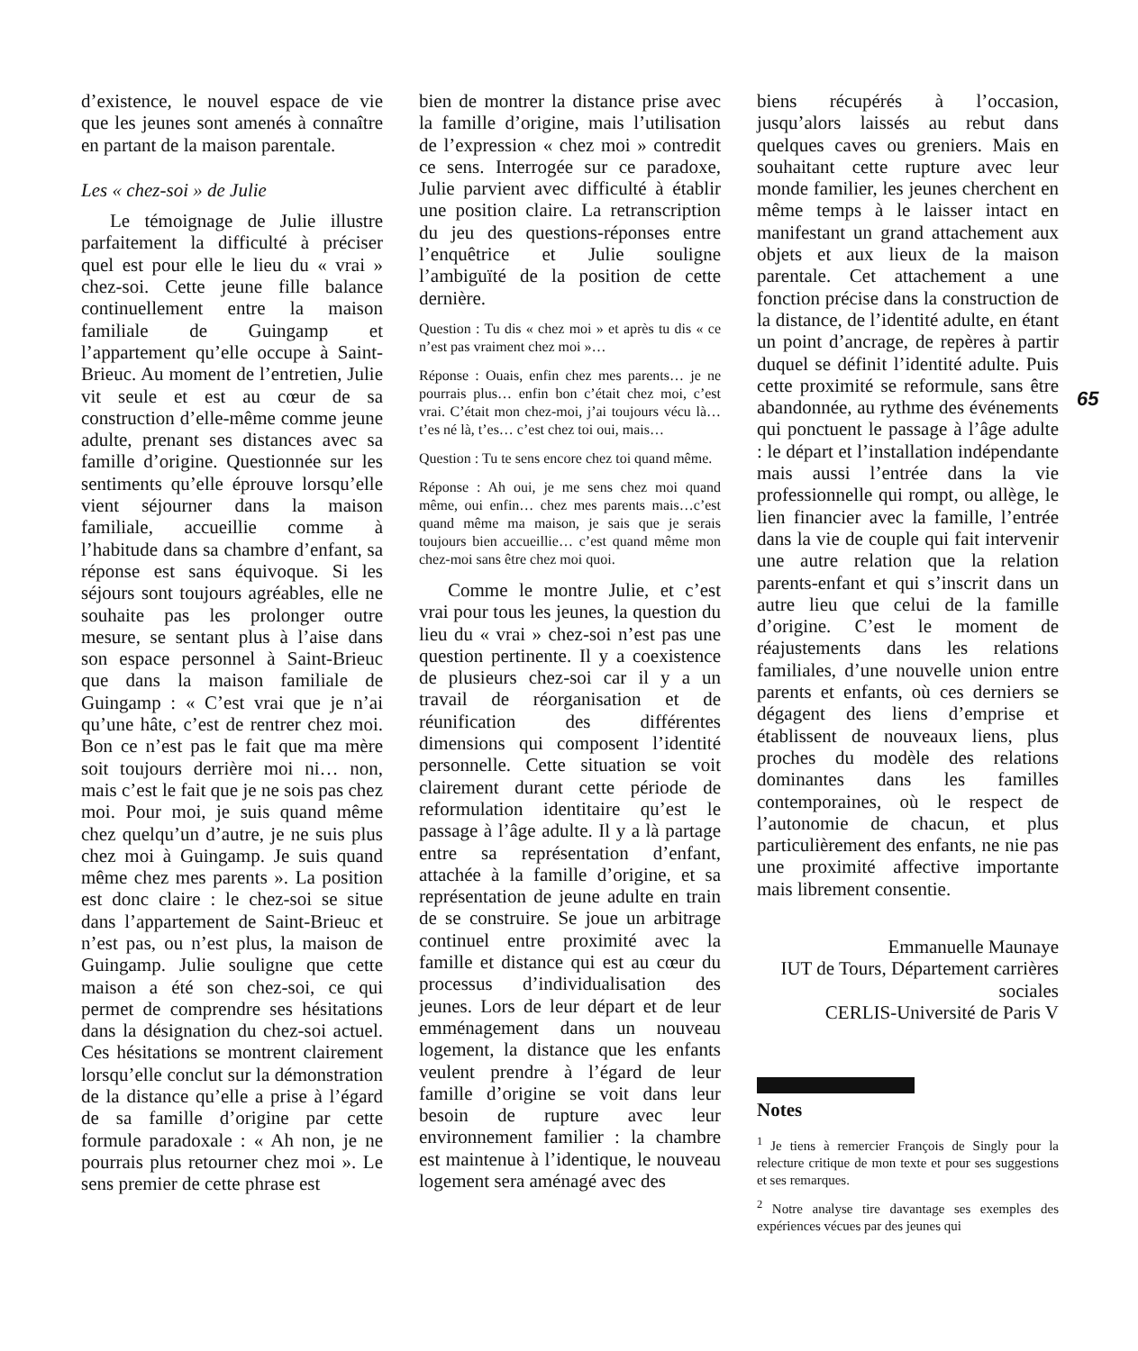d’existence, le nouvel espace de vie que les jeunes sont amenés à connaître en partant de la maison parentale.
Les « chez-soi » de Julie
Le témoignage de Julie illustre parfaitement la difficulté à préciser quel est pour elle le lieu du « vrai » chez-soi. Cette jeune fille balance continuellement entre la maison familiale de Guingamp et l’appartement qu’elle occupe à Saint-Brieuc. Au moment de l’entretien, Julie vit seule et est au cœur de sa construction d’elle-même comme jeune adulte, prenant ses distances avec sa famille d’origine. Questionnée sur les sentiments qu’elle éprouve lorsqu’elle vient séjourner dans la maison familiale, accueillie comme à l’habitude dans sa chambre d’enfant, sa réponse est sans équivoque. Si les séjours sont toujours agréables, elle ne souhaite pas les prolonger outre mesure, se sentant plus à l’aise dans son espace personnel à Saint-Brieuc que dans la maison familiale de Guingamp : « C’est vrai que je n’ai qu’une hâte, c’est de rentrer chez moi. Bon ce n’est pas le fait que ma mère soit toujours derrière moi ni… non, mais c’est le fait que je ne sois pas chez moi. Pour moi, je suis quand même chez quelqu’un d’autre, je ne suis plus chez moi à Guingamp. Je suis quand même chez mes parents ». La position est donc claire : le chez-soi se situe dans l’appartement de Saint-Brieuc et n’est pas, ou n’est plus, la maison de Guingamp. Julie souligne que cette maison a été son chez-soi, ce qui permet de comprendre ses hésitations dans la désignation du chez-soi actuel. Ces hésitations se montrent clairement lorsqu’elle conclut sur la démonstration de la distance qu’elle a prise à l’égard de sa famille d’origine par cette formule paradoxale : « Ah non, je ne pourrais plus retourner chez moi ». Le sens premier de cette phrase est
bien de montrer la distance prise avec la famille d’origine, mais l’utilisation de l’expression « chez moi » contredit ce sens. Interrogée sur ce paradoxe, Julie parvient avec difficulté à établir une position claire. La retranscription du jeu des questions-réponses entre l’enquêtrice et Julie souligne l’ambiguïté de la position de cette dernière.
Question : Tu dis « chez moi » et après tu dis « ce n’est pas vraiment chez moi »…
Réponse : Ouais, enfin chez mes parents… je ne pourrais plus… enfin bon c’était chez moi, c’est vrai. C’était mon chez-moi, j’ai toujours vécu là… t’es né là, t’es… c’est chez toi oui, mais…
Question : Tu te sens encore chez toi quand même.
Réponse : Ah oui, je me sens chez moi quand même, oui enfin… chez mes parents mais…c’est quand même ma maison, je sais que je serais toujours bien accueillie… c’est quand même mon chez-moi sans être chez moi quoi.
Comme le montre Julie, et c’est vrai pour tous les jeunes, la question du lieu du « vrai » chez-soi n’est pas une question pertinente. Il y a coexistence de plusieurs chez-soi car il y a un travail de réorganisation et de réunification des différentes dimensions qui composent l’identité personnelle. Cette situation se voit clairement durant cette période de reformulation identitaire qu’est le passage à l’âge adulte. Il y a là partage entre sa représentation d’enfant, attachée à la famille d’origine, et sa représentation de jeune adulte en train de se construire. Se joue un arbitrage continuel entre proximité avec la famille et distance qui est au cœur du processus d’individualisation des jeunes. Lors de leur départ et de leur emménagement dans un nouveau logement, la distance que les enfants veulent prendre à l’égard de leur famille d’origine se voit dans leur besoin de rupture avec leur environnement familier : la chambre est maintenue à l’identique, le nouveau logement sera aménagé avec des
biens récupérés à l’occasion, jusqu’alors laissés au rebut dans quelques caves ou greniers. Mais en souhaitant cette rupture avec leur monde familier, les jeunes cherchent en même temps à le laisser intact en manifestant un grand attachement aux objets et aux lieux de la maison parentale. Cet attachement a une fonction précise dans la construction de la distance, de l’identité adulte, en étant un point d’ancrage, de repères à partir duquel se définit l’identité adulte. Puis cette proximité se reformule, sans être abandonnée, au rythme des événements qui ponctuent le passage à l’âge adulte : le départ et l’installation indépendante mais aussi l’entrée dans la vie professionnelle qui rompt, ou allège, le lien financier avec la famille, l’entrée dans la vie de couple qui fait intervenir une autre relation que la relation parents-enfant et qui s’inscrit dans un autre lieu que celui de la famille d’origine. C’est le moment de réajustements dans les relations familiales, d’une nouvelle union entre parents et enfants, où ces derniers se dégagent des liens d’emprise et établissent de nouveaux liens, plus proches du modèle des relations dominantes dans les familles contemporaines, où le respect de l’autonomie de chacun, et plus particulièrement des enfants, ne nie pas une proximité affective importante mais librement consentie.
Emmanuelle Maunaye
IUT de Tours, Département carrières sociales
CERLIS-Université de Paris V
Notes
<sup>1</sup> Je tiens à remercier François de Singly pour la relecture critique de mon texte et pour ses suggestions et ses remarques.
<sup>2</sup> Notre analyse tire davantage ses exemples des expériences vécues par des jeunes qui
65